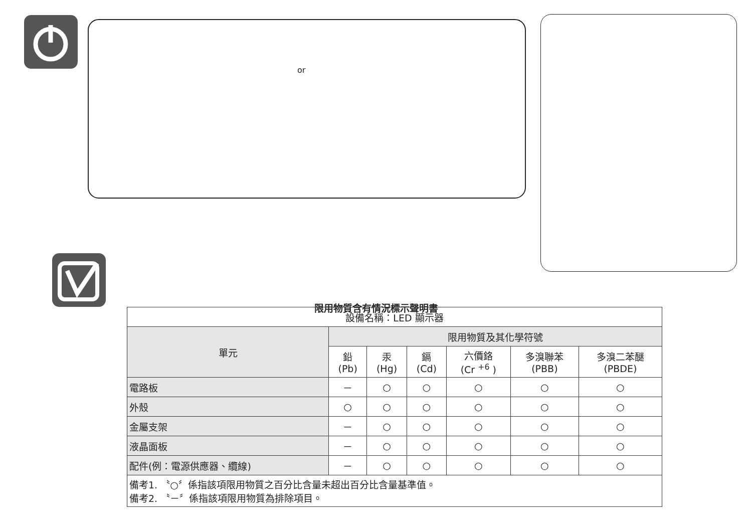or
限用物質含有情況標示聲明書
| 設備名稱：LED 顯示器 | | | | | | |
| 單元 | 限用物質及其化學符號 | | | | | |
| | 鉛 (Pb) | 汞 (Hg) | 鎘 (Cd) | 六價鉻 (Cr <sup>+6</sup> ) | 多溴聯苯 (PBB) | 多溴二苯醚 (PBDE) |
| 電路板 | － | ○ | ○ | ○ | ○ | ○ |
| 外殼 | ○ | ○ | ○ | ○ | ○ | ○ |
| 金屬支架 | － | ○ | ○ | ○ | ○ | ○ |
| 液晶面板 | － | ○ | ○ | ○ | ○ | ○ |
| 配件(例：電源供應器、纜線) | － | ○ | ○ | ○ | ○ | ○ |
| 備考1. 〝○〞係指該項限用物質之百分比含量未超出百分比含量基準值。 備考2. 〝－〞係指該項限用物質為排除項目。 | | | | | | |